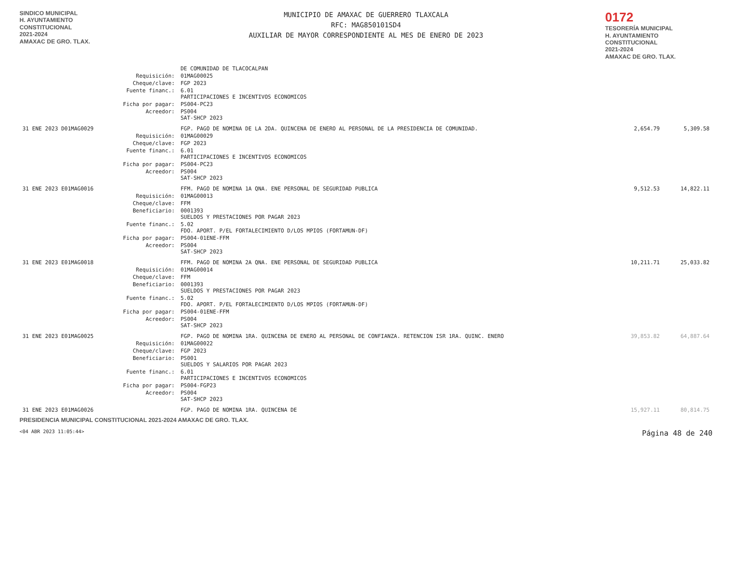SINDICO MUNICIPAL
H. AYUNTAMIENTO
CONSTITUCIONAL
2021-2024
AMAXAC DE GRO. TLAX.
MUNICIPIO DE AMAXAC DE GUERRERO TLAXCALA
RFC: MAG850101SD4
AUXILIAR DE MAYOR CORRESPONDIENTE AL MES DE ENERO DE 2023
0172
TESORERÍA MUNICIPAL
H. AYUNTAMIENTO
CONSTITUCIONAL
2021-2024
AMAXAC DE GRO. TLAX.
| | | DE COMUNIDAD DE TLACOCALPAN | | |
| | Requisición: | 01MAG00025 | | |
| | Cheque/clave: | FGP 2023 | | |
| | Fuente financ.: | 6.01 PARTICIPACIONES E INCENTIVOS ECONOMICOS | | |
| | Ficha por pagar: | PS004-PC23 | | |
| | Acreedor: | PS004 SAT-SHCP 2023 | | |
| 31 ENE 2023 D01MAG0029 | | FGP. PAGO DE NOMINA DE LA 2DA. QUINCENA DE ENERO AL PERSONAL DE LA PRESIDENCIA DE COMUNIDAD. | 2,654.79 | 5,309.58 |
| | Requisición: | 01MAG00029 | | |
| | Cheque/clave: | FGP 2023 | | |
| | Fuente financ.: | 6.01 PARTICIPACIONES E INCENTIVOS ECONOMICOS | | |
| | Ficha por pagar: | PS004-PC23 | | |
| | Acreedor: | PS004 SAT-SHCP 2023 | | |
| 31 ENE 2023 E01MAG0016 | | FFM. PAGO DE NOMINA 1A QNA. ENE PERSONAL DE SEGURIDAD PUBLICA | 9,512.53 | 14,822.11 |
| | Requisición: | 01MAG00013 | | |
| | Cheque/clave: | FFM | | |
| | Beneficiario: | 0001393 SUELDOS Y PRESTACIONES POR PAGAR 2023 | | |
| | Fuente financ.: | 5.02 FDO. APORT. P/EL FORTALECIMIENTO D/LOS MPIOS (FORTAMUN-DF) | | |
| | Ficha por pagar: | PS004-01ENE-FFM | | |
| | Acreedor: | PS004 SAT-SHCP 2023 | | |
| 31 ENE 2023 E01MAG0018 | | FFM. PAGO DE NOMINA 2A QNA. ENE PERSONAL DE SEGURIDAD PUBLICA | 10,211.71 | 25,033.82 |
| | Requisición: | 01MAG00014 | | |
| | Cheque/clave: | FFM | | |
| | Beneficiario: | 0001393 SUELDOS Y PRESTACIONES POR PAGAR 2023 | | |
| | Fuente financ.: | 5.02 FDO. APORT. P/EL FORTALECIMIENTO D/LOS MPIOS (FORTAMUN-DF) | | |
| | Ficha por pagar: | PS004-01ENE-FFM | | |
| | Acreedor: | PS004 SAT-SHCP 2023 | | |
| 31 ENE 2023 E01MAG0025 | | FGP. PAGO DE NOMINA 1RA. QUINCENA DE ENERO AL PERSONAL DE CONFIANZA. RETENCION ISR 1RA. QUINC. ENERO | 39,853.82 | 64,887.64 |
| | Requisición: | 01MAG00022 | | |
| | Cheque/clave: | FGP 2023 | | |
| | Beneficiario: | PS001 SUELDOS Y SALARIOS POR PAGAR 2023 | | |
| | Fuente financ.: | 6.01 PARTICIPACIONES E INCENTIVOS ECONOMICOS | | |
| | Ficha por pagar: | PS004-FGP23 | | |
| | Acreedor: | PS004 SAT-SHCP 2023 | | |
| 31 ENE 2023 E01MAG0026 | | FGP. PAGO DE NOMINA 1RA. QUINCENA DE | 15,927.11 | 80,814.75 |
PRESIDENCIA MUNICIPAL CONSTITUCIONAL 2021-2024 AMAXAC DE GRO. TLAX.
<04 ABR 2023 11:05:44> Página 48 de 240